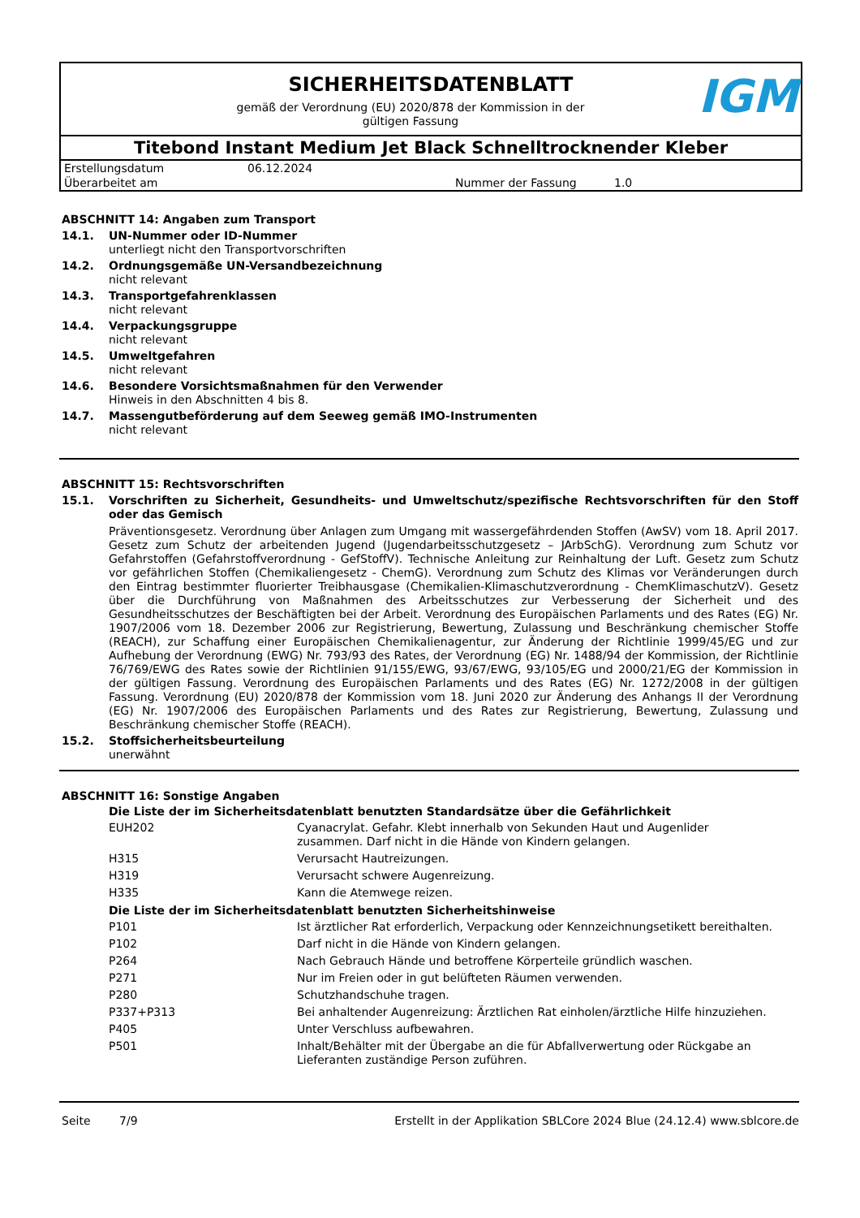SICHERHEITSDATENBLATT
gemäß der Verordnung (EU) 2020/878 der Kommission in der gültigen Fassung
IGM
Titebond Instant Medium Jet Black Schnelltrocknender Kleber
Erstellungsdatum 06.12.2024
Überarbeitet am Nummer der Fassung 1.0
ABSCHNITT 14: Angaben zum Transport
14.1. UN-Nummer oder ID-Nummer
unterliegt nicht den Transportvorschriften
14.2. Ordnungsgemäße UN-Versandbezeichnung
nicht relevant
14.3. Transportgefahrenklassen
nicht relevant
14.4. Verpackungsgruppe
nicht relevant
14.5. Umweltgefahren
nicht relevant
14.6. Besondere Vorsichtsmaßnahmen für den Verwender
Hinweis in den Abschnitten 4 bis 8.
14.7. Massengutbeförderung auf dem Seeweg gemäß IMO-Instrumenten
nicht relevant
ABSCHNITT 15: Rechtsvorschriften
15.1. Vorschriften zu Sicherheit, Gesundheits- und Umweltschutz/spezifische Rechtsvorschriften für den Stoff oder das Gemisch
Präventionsgesetz. Verordnung über Anlagen zum Umgang mit wassergefährdenden Stoffen (AwSV) vom 18. April 2017. Gesetz zum Schutz der arbeitenden Jugend (Jugendarbeitsschutzgesetz – JArbSchG). Verordnung zum Schutz vor Gefahrstoffen (Gefahrstoffverordnung - GefStoffV). Technische Anleitung zur Reinhaltung der Luft. Gesetz zum Schutz vor gefährlichen Stoffen (Chemikaliengesetz - ChemG). Verordnung zum Schutz des Klimas vor Veränderungen durch den Eintrag bestimmter fluorierter Treibhausgase (Chemikalien-Klimaschutzverordnung - ChemKlimaschutzV). Gesetz über die Durchführung von Maßnahmen des Arbeitsschutzes zur Verbesserung der Sicherheit und des Gesundheitsschutzes der Beschäftigten bei der Arbeit. Verordnung des Europäischen Parlaments und des Rates (EG) Nr. 1907/2006 vom 18. Dezember 2006 zur Registrierung, Bewertung, Zulassung und Beschränkung chemischer Stoffe (REACH), zur Schaffung einer Europäischen Chemikalienagentur, zur Änderung der Richtlinie 1999/45/EG und zur Aufhebung der Verordnung (EWG) Nr. 793/93 des Rates, der Verordnung (EG) Nr. 1488/94 der Kommission, der Richtlinie 76/769/EWG des Rates sowie der Richtlinien 91/155/EWG, 93/67/EWG, 93/105/EG und 2000/21/EG der Kommission in der gültigen Fassung. Verordnung des Europäischen Parlaments und des Rates (EG) Nr. 1272/2008 in der gültigen Fassung. Verordnung (EU) 2020/878 der Kommission vom 18. Juni 2020 zur Änderung des Anhangs II der Verordnung (EG) Nr. 1907/2006 des Europäischen Parlaments und des Rates zur Registrierung, Bewertung, Zulassung und Beschränkung chemischer Stoffe (REACH).
15.2. Stoffsicherheitsbeurteilung
unerwähnt
ABSCHNITT 16: Sonstige Angaben
| Die Liste der im Sicherheitsdatenblatt benutzten Standardsätze über die Gefährlichkeit | |
| --- | --- |
| EUH202 | Cyanacrylat. Gefahr. Klebt innerhalb von Sekunden Haut und Augenlider zusammen. Darf nicht in die Hände von Kindern gelangen. |
| H315 | Verursacht Hautreizungen. |
| H319 | Verursacht schwere Augenreizung. |
| H335 | Kann die Atemwege reizen. |
| Die Liste der im Sicherheitsdatenblatt benutzten Sicherheitshinweise | |
| P101 | Ist ärztlicher Rat erforderlich, Verpackung oder Kennzeichnungsetikett bereithalten. |
| P102 | Darf nicht in die Hände von Kindern gelangen. |
| P264 | Nach Gebrauch Hände und betroffene Körperteile gründlich waschen. |
| P271 | Nur im Freien oder in gut belüfteten Räumen verwenden. |
| P280 | Schutzhandschuhe tragen. |
| P337+P313 | Bei anhaltender Augenreizung: Ärztlichen Rat einholen/ärztliche Hilfe hinzuziehen. |
| P405 | Unter Verschluss aufbewahren. |
| P501 | Inhalt/Behälter mit der Übergabe an die für Abfallverwertung oder Rückgabe an Lieferanten zuständige Person zuführen. |
Seite 7/9 Erstellt in der Applikation SBLCore 2024 Blue (24.12.4) www.sblcore.de